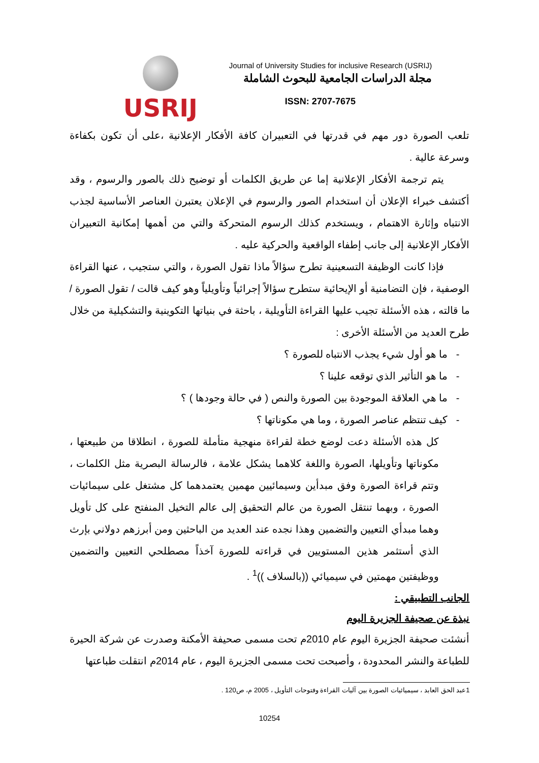USRIJ
Journal of University Studies for inclusive Research (USRIJ)
مجلة الدراسات الجامعية للبحوث الشاملة
ISSN: 2707-7675
تلعب الصورة دور مهم في قدرتها في التعبيران كافة الأفكار الإعلانية ،على أن تكون بكفاءة وسرعة عالية .
يتم ترجمة الأفكار الإعلانية إما عن طريق الكلمات أو توضيح ذلك بالصور والرسوم ، وقد أكتشف خبراء الإعلان أن استخدام الصور والرسوم في الإعلان يعتبرن العناصر الأساسية لجذب الانتباه وإثارة الاهتمام ، ويستخدم كذلك الرسوم المتحركة والتي من أهمها إمكانية التعبيران الأفكار الإعلانية إلى جانب إطفاء الواقعية والحركية عليه .
فإذا كانت الوظيفة التسعينية تطرح سؤالاً ماذا تقول الصورة ، والتي ستجيب ، عنها القراءة الوصفية ، فإن التضامنية أو الإيحائية ستطرح سؤالاً إجرائياً وتأويلياً وهو كيف قالت / تقول الصورة / ما قالته ، هذه الأسئلة تجيب عليها القراءة التأويلية ، باحثة في بنياتها التكوينية والتشكيلية من خلال طرح العديد من الأسئلة الأخرى :
- ما هو أول شيء يجذب الانتباه للصورة ؟
- ما هو التأثير الذي توقعه علينا ؟
- ما هي العلاقة الموجودة بين الصورة والنص ( في حالة وجودها ) ؟
- كيف تنتظم عناصر الصورة ، وما هي مكوناتها ؟
كل هذه الأسئلة دعت لوضع خطة لقراءة منهجية متأملة للصورة ، انطلاقا من طبيعتها ، مكوناتها وتأويلها، الصورة واللغة كلاهما يشكل علامة ، فالرسالة البصرية مثل الكلمات ، وتتم قراءة الصورة وفق مبدأين وسيمائيين مهمين يعتمدهما كل مشتغل على سيمائيات الصورة ، وبهما تنتقل الصورة من عالم التحقيق إلى عالم التخيل المنفتح على كل تأويل وهما مبدأي التعيين والتضمين وهذا نجده عند العديد من الباحثين ومن أبرزهم دولاني بإرث الذي أستثمر هذين المستويين في قراءته للصورة آخذاً مصطلحي التعيين والتضمين ووظيفتين مهمتين في سيميائي ((بالسلاف ))<sup>1</sup> .
الجانب التطبيقي :
نبذة عن صحيفة الجزيرة اليوم
أنشئت صحيفة الجزيرة اليوم عام 2010م تحت مسمى صحيفة الأمكنة وصدرت عن شركة الحيرة للطباعة والنشر المحدودة ، وأصبحت تحت مسمى الجزيرة اليوم ، عام 2014م انتقلت طباعتها
1عبد الحق العابد ، سيميائيات الصورة بين آليات القراءة وفتوحات التأويل ، 2005 م، ص120 .
10254